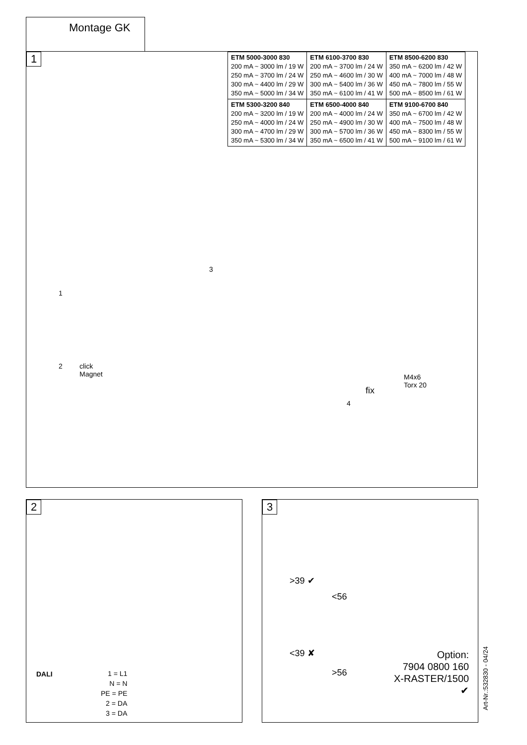Montage GK
1
| ETM 5000-3000 830 200 mA ~ 3000 lm / 19 W 250 mA ~ 3700 lm / 24 W 300 mA ~ 4400 lm / 29 W 350 mA ~ 5000 lm / 34 W | ETM 6100-3700 830 200 mA ~ 3700 lm / 24 W 250 mA ~ 4600 lm / 30 W 300 mA ~ 5400 lm / 36 W 350 mA ~ 6100 lm / 41 W | ETM 8500-6200 830 350 mA ~ 6200 lm / 42 W 400 mA ~ 7000 lm / 48 W 450 mA ~ 7800 lm / 55 W 500 mA ~ 8500 lm / 61 W |
| ETM 5300-3200 840 200 mA ~ 3200 lm / 19 W 250 mA ~ 4000 lm / 24 W 300 mA ~ 4700 lm / 29 W 350 mA ~ 5300 lm / 34 W | ETM 6500-4000 840 200 mA ~ 4000 lm / 24 W 250 mA ~ 4900 lm / 30 W 300 mA ~ 5700 lm / 36 W 350 mA ~ 6500 lm / 41 W | ETM 9100-6700 840 350 mA ~ 6700 lm / 42 W 400 mA ~ 7500 lm / 48 W 450 mA ~ 8300 lm / 55 W 500 mA ~ 9100 lm / 61 W |
1
2
click
Magnet
3
M4x6
Torx 20
fix
4
2
DALI
1 = L1
N = N
PE = PE
2 = DA
3 = DA
3
>39 ✔
<56
<39 ✘
>56
Option:
7904 0800 160
X-RASTER/1500
✔
Art-Nr.:532830 - 04/24